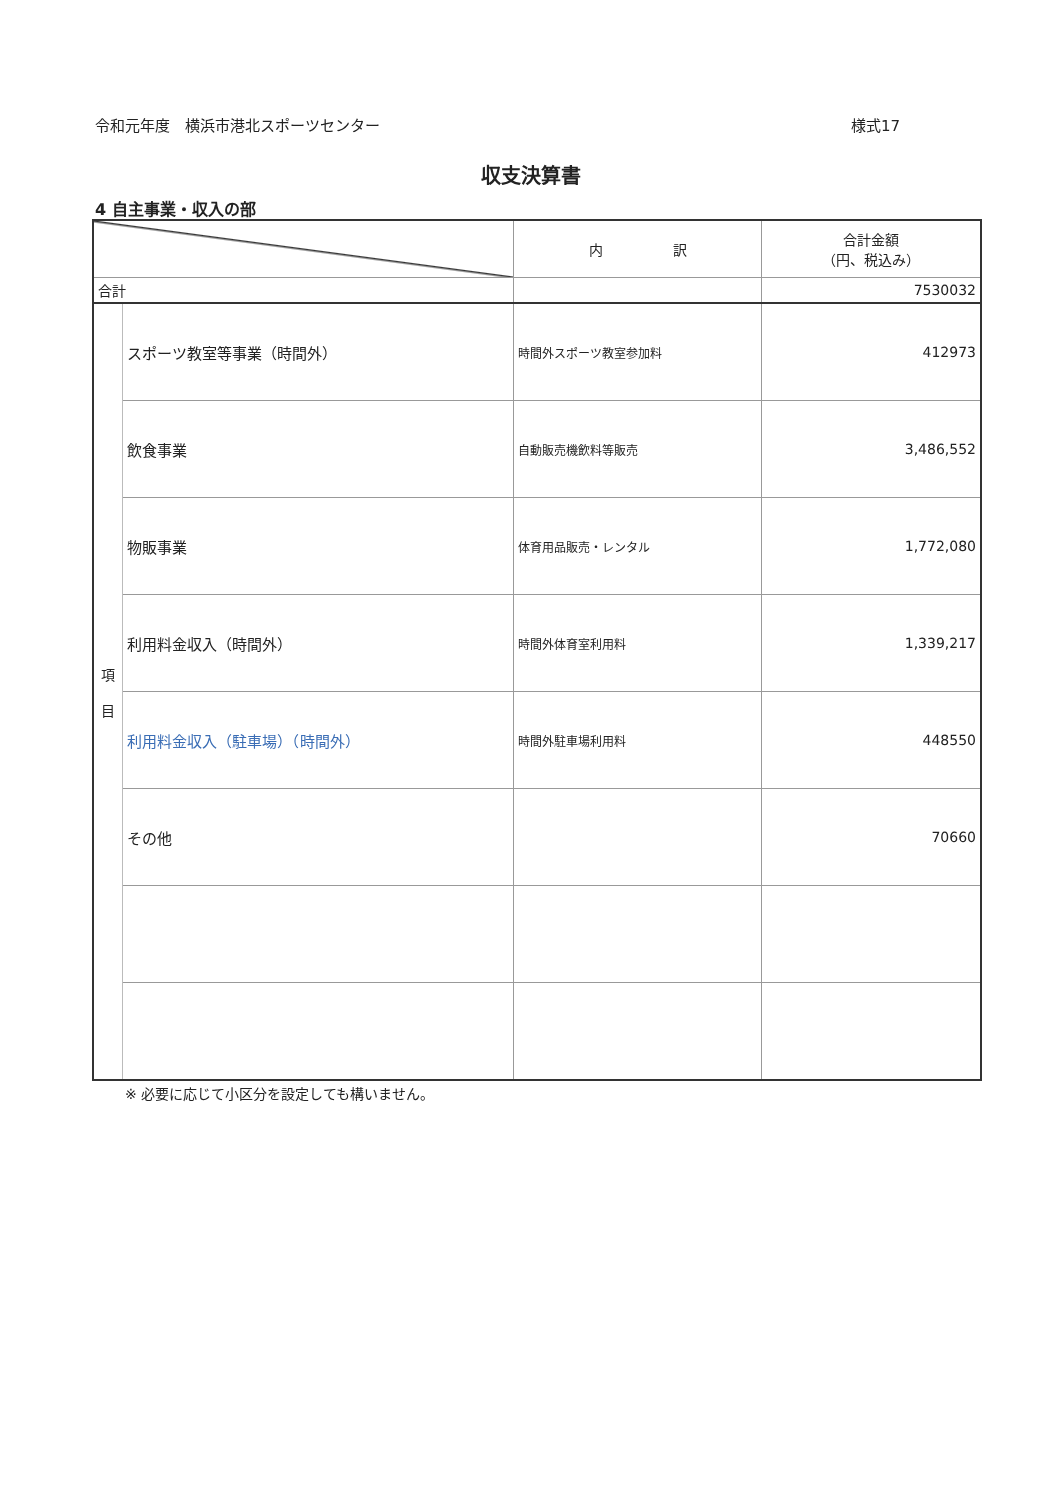令和元年度　横浜市港北スポーツセンター 様式17
収支決算書
4 自主事業・収入の部
| | | 内 訳 | 合計金額 （円、税込み） |
| --- | --- | --- | --- |
| 合計 | | | 7530032 |
| 項 目 | スポーツ教室等事業（時間外） | 時間外スポーツ教室参加料 | 412973 |
| | 飲食事業 | 自動販売機飲料等販売 | 3,486,552 |
| | 物販事業 | 体育用品販売・レンタル | 1,772,080 |
| | 利用料金収入（時間外） | 時間外体育室利用料 | 1,339,217 |
| | 利用料金収入（駐車場）（時間外） | 時間外駐車場利用料 | 448550 |
| | その他 | | 70660 |
※ 必要に応じて小区分を設定しても構いません。